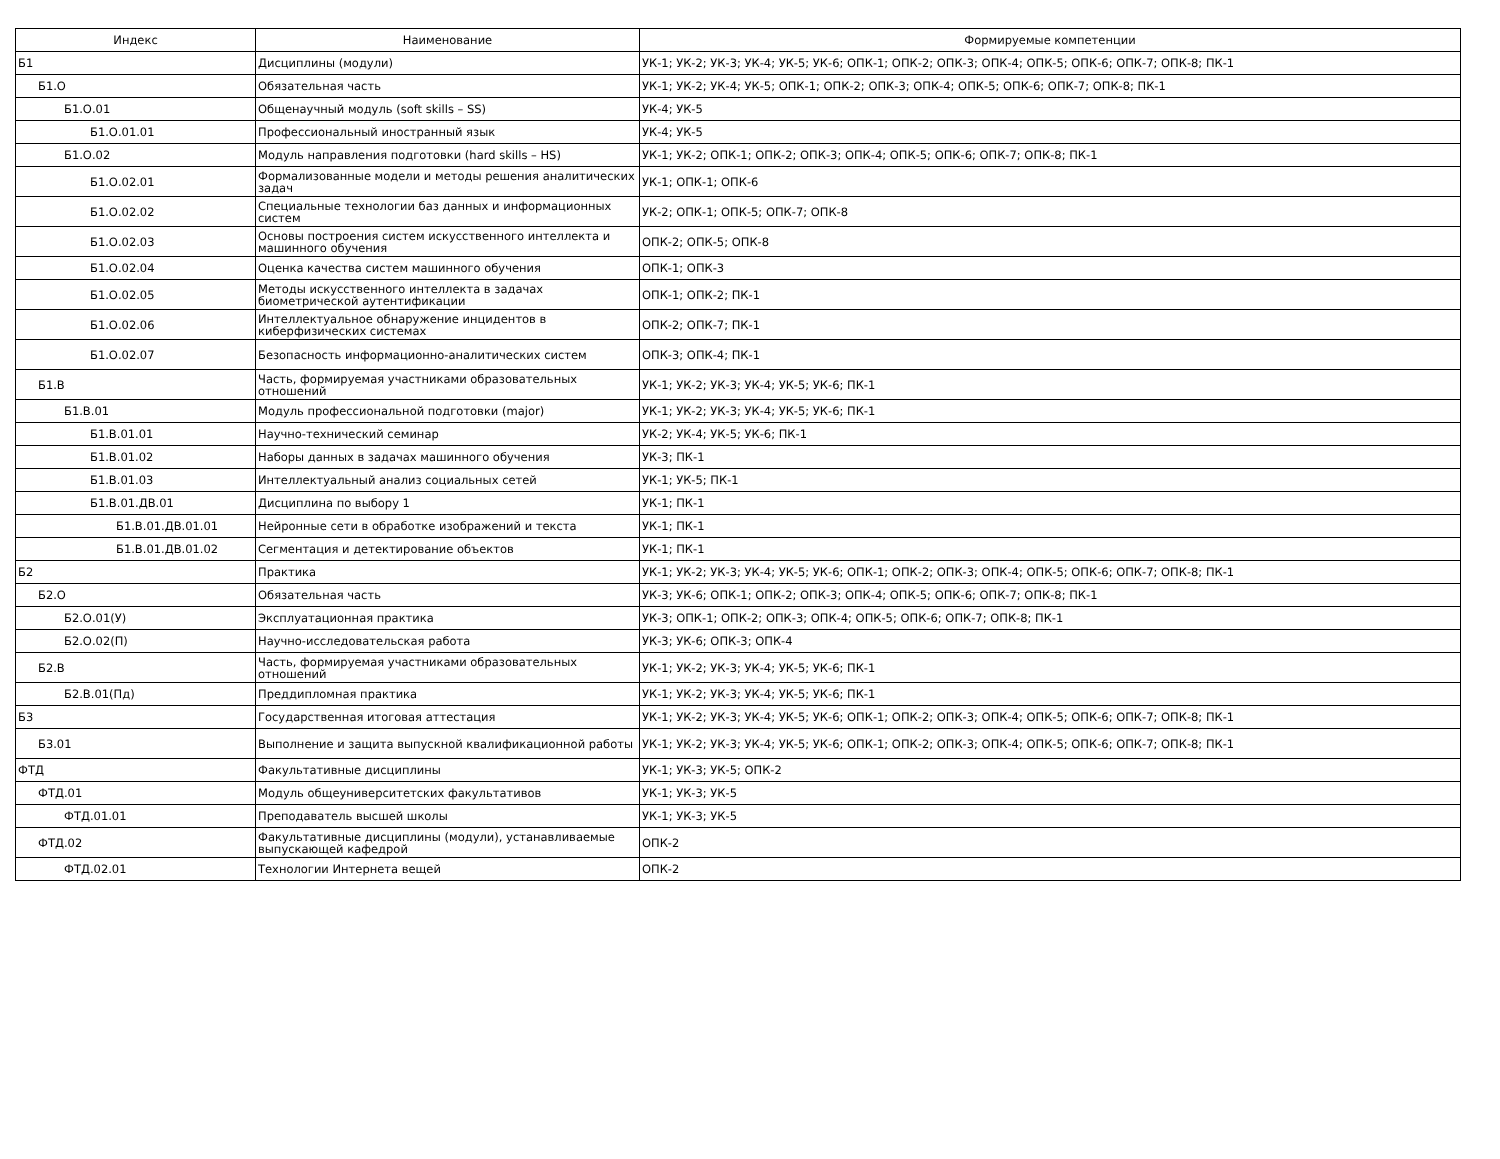| Индекс | Наименование | Формируемые компетенции |
| --- | --- | --- |
| Б1 | Дисциплины (модули) | УК-1; УК-2; УК-3; УК-4; УК-5; УК-6; ОПК-1; ОПК-2; ОПК-3; ОПК-4; ОПК-5; ОПК-6; ОПК-7; ОПК-8; ПК-1 |
| Б1.О | Обязательная часть | УК-1; УК-2; УК-4; УК-5; ОПК-1; ОПК-2; ОПК-3; ОПК-4; ОПК-5; ОПК-6; ОПК-7; ОПК-8; ПК-1 |
| Б1.О.01 | Общенаучный модуль (soft skills – SS) | УК-4; УК-5 |
| Б1.О.01.01 | Профессиональный иностранный язык | УК-4; УК-5 |
| Б1.О.02 | Модуль направления подготовки (hard skills – HS) | УК-1; УК-2; ОПК-1; ОПК-2; ОПК-3; ОПК-4; ОПК-5; ОПК-6; ОПК-7; ОПК-8; ПК-1 |
| Б1.О.02.01 | Формализованные модели и методы решения аналитических задач | УК-1; ОПК-1; ОПК-6 |
| Б1.О.02.02 | Специальные технологии баз данных и информационных систем | УК-2; ОПК-1; ОПК-5; ОПК-7; ОПК-8 |
| Б1.О.02.03 | Основы построения систем искусственного интеллекта и машинного обучения | ОПК-2; ОПК-5; ОПК-8 |
| Б1.О.02.04 | Оценка качества систем машинного обучения | ОПК-1; ОПК-3 |
| Б1.О.02.05 | Методы искусственного интеллекта в задачах биометрической аутентификации | ОПК-1; ОПК-2; ПК-1 |
| Б1.О.02.06 | Интеллектуальное обнаружение инцидентов в киберфизических системах | ОПК-2; ОПК-7; ПК-1 |
| Б1.О.02.07 | Безопасность информационно-аналитических систем | ОПК-3; ОПК-4; ПК-1 |
| Б1.В | Часть, формируемая участниками образовательных отношений | УК-1; УК-2; УК-3; УК-4; УК-5; УК-6; ПК-1 |
| Б1.В.01 | Модуль профессиональной подготовки (major) | УК-1; УК-2; УК-3; УК-4; УК-5; УК-6; ПК-1 |
| Б1.В.01.01 | Научно-технический семинар | УК-2; УК-4; УК-5; УК-6; ПК-1 |
| Б1.В.01.02 | Наборы данных в задачах машинного обучения | УК-3; ПК-1 |
| Б1.В.01.03 | Интеллектуальный анализ социальных сетей | УК-1; УК-5; ПК-1 |
| Б1.В.01.ДВ.01 | Дисциплина по выбору 1 | УК-1; ПК-1 |
| Б1.В.01.ДВ.01.01 | Нейронные сети в обработке изображений и текста | УК-1; ПК-1 |
| Б1.В.01.ДВ.01.02 | Сегментация и детектирование объектов | УК-1; ПК-1 |
| Б2 | Практика | УК-1; УК-2; УК-3; УК-4; УК-5; УК-6; ОПК-1; ОПК-2; ОПК-3; ОПК-4; ОПК-5; ОПК-6; ОПК-7; ОПК-8; ПК-1 |
| Б2.О | Обязательная часть | УК-3; УК-6; ОПК-1; ОПК-2; ОПК-3; ОПК-4; ОПК-5; ОПК-6; ОПК-7; ОПК-8; ПК-1 |
| Б2.О.01(У) | Эксплуатационная практика | УК-3; ОПК-1; ОПК-2; ОПК-3; ОПК-4; ОПК-5; ОПК-6; ОПК-7; ОПК-8; ПК-1 |
| Б2.О.02(П) | Научно-исследовательская работа | УК-3; УК-6; ОПК-3; ОПК-4 |
| Б2.В | Часть, формируемая участниками образовательных отношений | УК-1; УК-2; УК-3; УК-4; УК-5; УК-6; ПК-1 |
| Б2.В.01(Пд) | Преддипломная практика | УК-1; УК-2; УК-3; УК-4; УК-5; УК-6; ПК-1 |
| Б3 | Государственная итоговая аттестация | УК-1; УК-2; УК-3; УК-4; УК-5; УК-6; ОПК-1; ОПК-2; ОПК-3; ОПК-4; ОПК-5; ОПК-6; ОПК-7; ОПК-8; ПК-1 |
| Б3.01 | Выполнение и защита выпускной квалификационной работы | УК-1; УК-2; УК-3; УК-4; УК-5; УК-6; ОПК-1; ОПК-2; ОПК-3; ОПК-4; ОПК-5; ОПК-6; ОПК-7; ОПК-8; ПК-1 |
| ФТД | Факультативные дисциплины | УК-1; УК-3; УК-5; ОПК-2 |
| ФТД.01 | Модуль общеуниверситетских факультативов | УК-1; УК-3; УК-5 |
| ФТД.01.01 | Преподаватель высшей школы | УК-1; УК-3; УК-5 |
| ФТД.02 | Факультативные дисциплины (модули), устанавливаемые выпускающей кафедрой | ОПК-2 |
| ФТД.02.01 | Технологии Интернета вещей | ОПК-2 |